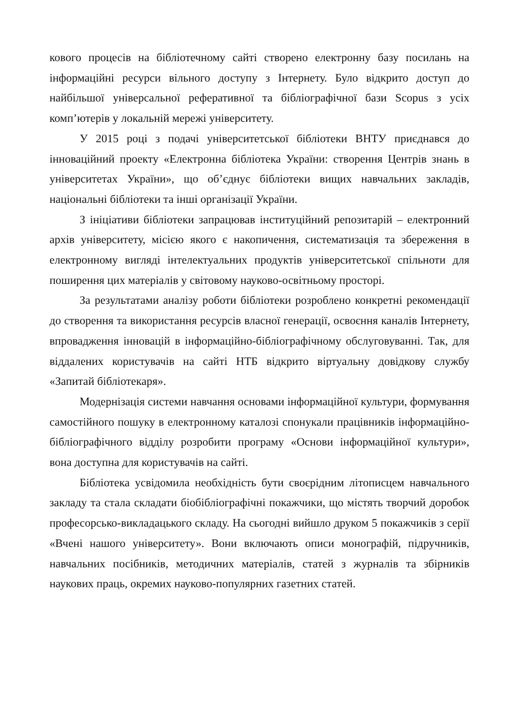кового процесів на бібліотечному сайті створено електронну базу посилань на інформаційні ресурси вільного доступу з Інтернету. Було відкрито доступ до найбільшої універсальної реферативної та бібліографічної бази Scopus з усіх комп’ютерів у локальній мережі університету.
У 2015 році з подачі університетської бібліотеки ВНТУ приєднався до інноваційний проекту «Електронна бібліотека України: створення Центрів знань в університетах України», що об’єднує бібліотеки вищих навчальних закладів, національні бібліотеки та інші організації України.
З ініціативи бібліотеки запрацював інституційний репозитарій – електронний архів університету, місією якого є накопичення, систематизація та збереження в електронному вигляді інтелектуальних продуктів університетської спільноти для поширення цих матеріалів у світовому науково-освітньому просторі.
За результатами аналізу роботи бібліотеки розроблено конкретні рекомендації до створення та використання ресурсів власної генерації, освоєння каналів Інтернету, впровадження інновацій в інформаційно-бібліографічному обслуговуванні. Так, для віддалених користувачів на сайті НТБ відкрито віртуальну довідкову службу «Запитай бібліотекаря».
Модернізація системи навчання основами інформаційної культури, формування самостійного пошуку в електронному каталозі спонукали працівників інформаційно-бібліографічного відділу розробити програму «Основи інформаційної культури», вона доступна для користувачів на сайті.
Бібліотека усвідомила необхідність бути своєрідним літописцем навчального закладу та стала складати біобібліографічні покажчики, що містять творчий доробок професорсько-викладацького складу. На сьогодні вийшло друком 5 покажчиків з серії «Вчені нашого університету». Вони включають описи монографій, підручників, навчальних посібників, методичних матеріалів, статей з журналів та збірників наукових праць, окремих науково-популярних газетних статей.